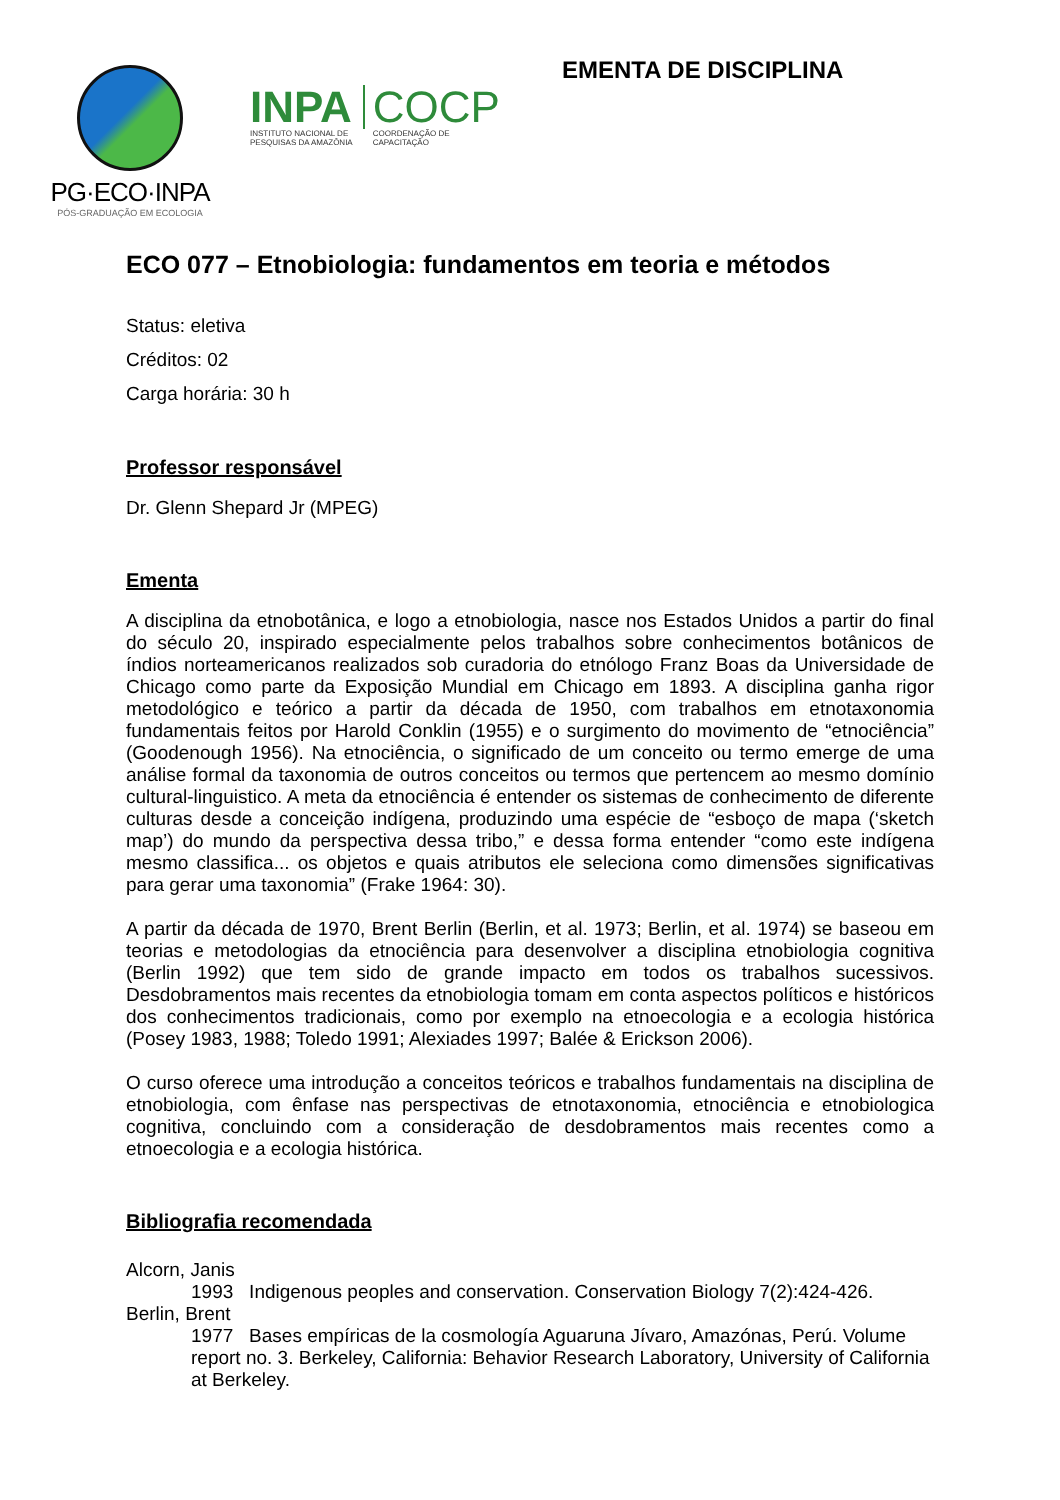PG·ECO·INPA
PÓS-GRADUAÇÃO EM ECOLOGIA
INPA
INSTITUTO NACIONAL DE
PESQUISAS DA AMAZÔNIA
COCP
COORDENAÇÃO DE
CAPACITAÇÃO
EMENTA DE DISCIPLINA
ECO 077 – Etnobiologia: fundamentos em teoria e métodos
Status: eletiva
Créditos: 02
Carga horária: 30 h
Professor responsável
Dr. Glenn Shepard Jr (MPEG)
Ementa
A disciplina da etnobotânica, e logo a etnobiologia, nasce nos Estados Unidos a partir do final do século 20, inspirado especialmente pelos trabalhos sobre conhecimentos botânicos de índios norteamericanos realizados sob curadoria do etnólogo Franz Boas da Universidade de Chicago como parte da Exposição Mundial em Chicago em 1893. A disciplina ganha rigor metodológico e teórico a partir da década de 1950, com trabalhos em etnotaxonomia fundamentais feitos por Harold Conklin (1955) e o surgimento do movimento de “etnociência” (Goodenough 1956). Na etnociência, o significado de um conceito ou termo emerge de uma análise formal da taxonomia de outros conceitos ou termos que pertencem ao mesmo domínio cultural-linguistico. A meta da etnociência é entender os sistemas de conhecimento de diferente culturas desde a conceição indígena, produzindo uma espécie de “esboço de mapa (‘sketch map’) do mundo da perspectiva dessa tribo,” e dessa forma entender “como este indígena mesmo classifica... os objetos e quais atributos ele seleciona como dimensões significativas para gerar uma taxonomia” (Frake 1964: 30).
A partir da década de 1970, Brent Berlin (Berlin, et al. 1973; Berlin, et al. 1974) se baseou em teorias e metodologias da etnociência para desenvolver a disciplina etnobiologia cognitiva (Berlin 1992) que tem sido de grande impacto em todos os trabalhos sucessivos. Desdobramentos mais recentes da etnobiologia tomam em conta aspectos políticos e históricos dos conhecimentos tradicionais, como por exemplo na etnoecologia e a ecologia histórica (Posey 1983, 1988; Toledo 1991; Alexiades 1997; Balée & Erickson 2006).
O curso oferece uma introdução a conceitos teóricos e trabalhos fundamentais na disciplina de etnobiologia, com ênfase nas perspectivas de etnotaxonomia, etnociência e etnobiologica cognitiva, concluindo com a consideração de desdobramentos mais recentes como a etnoecologia e a ecologia histórica.
Bibliografia recomendada
Alcorn, Janis
1993 Indigenous peoples and conservation. Conservation Biology 7(2):424-426.
Berlin, Brent
1977 Bases empíricas de la cosmología Aguaruna Jívaro, Amazónas, Perú. Volume report no. 3. Berkeley, California: Behavior Research Laboratory, University of California at Berkeley.